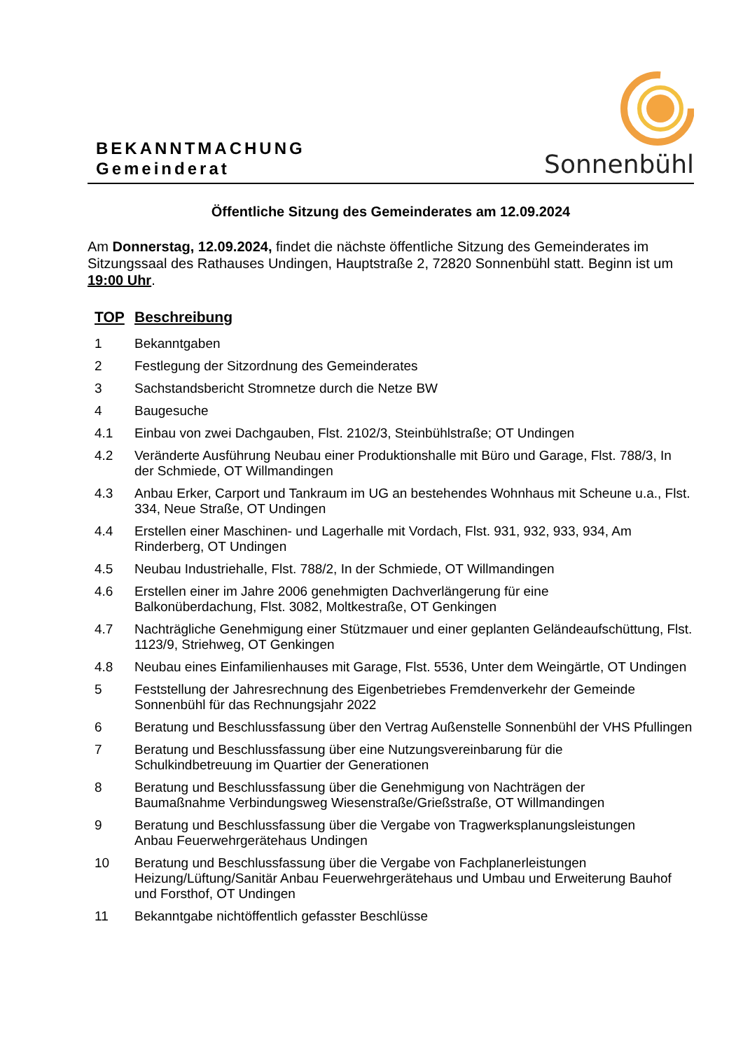BEKANNTMACHUNG
Gemeinderat
Sonnenbühl
Öffentliche Sitzung des Gemeinderates am 12.09.2024
Am Donnerstag, 12.09.2024, findet die nächste öffentliche Sitzung des Gemeinderates im Sitzungssaal des Rathauses Undingen, Hauptstraße 2, 72820 Sonnenbühl statt. Beginn ist um 19:00 Uhr.
| TOP | Beschreibung |
| --- | --- |
| 1 | Bekanntgaben |
| 2 | Festlegung der Sitzordnung des Gemeinderates |
| 3 | Sachstandsbericht Stromnetze durch die Netze BW |
| 4 | Baugesuche |
| 4.1 | Einbau von zwei Dachgauben, Flst. 2102/3, Steinbühlstraße; OT Undingen |
| 4.2 | Veränderte Ausführung Neubau einer Produktionshalle mit Büro und Garage, Flst. 788/3, In der Schmiede, OT Willmandingen |
| 4.3 | Anbau Erker, Carport und Tankraum im UG an bestehendes Wohnhaus mit Scheune u.a., Flst. 334, Neue Straße, OT Undingen |
| 4.4 | Erstellen einer Maschinen- und Lagerhalle mit Vordach, Flst. 931, 932, 933, 934, Am Rinderberg, OT Undingen |
| 4.5 | Neubau Industriehalle, Flst. 788/2, In der Schmiede, OT Willmandingen |
| 4.6 | Erstellen einer im Jahre 2006 genehmigten Dachverlängerung für eine Balkonüberdachung, Flst. 3082, Moltkestraße, OT Genkingen |
| 4.7 | Nachträgliche Genehmigung einer Stützmauer und einer geplanten Geländeaufschüttung, Flst. 1123/9, Striehweg, OT Genkingen |
| 4.8 | Neubau eines Einfamilienhauses mit Garage, Flst. 5536, Unter dem Weingärtle, OT Undingen |
| 5 | Feststellung der Jahresrechnung des Eigenbetriebes Fremdenverkehr der Gemeinde Sonnenbühl für das Rechnungsjahr 2022 |
| 6 | Beratung und Beschlussfassung über den Vertrag Außenstelle Sonnenbühl der VHS Pfullingen |
| 7 | Beratung und Beschlussfassung über eine Nutzungsvereinbarung für die Schulkindbetreuung im Quartier der Generationen |
| 8 | Beratung und Beschlussfassung über die Genehmigung von Nachträgen der Baumaßnahme Verbindungsweg Wiesenstraße/Grießstraße, OT Willmandingen |
| 9 | Beratung und Beschlussfassung über die Vergabe von Tragwerksplanungsleistungen Anbau Feuerwehrgerätehaus Undingen |
| 10 | Beratung und Beschlussfassung über die Vergabe von Fachplanerleistungen Heizung/Lüftung/Sanitär Anbau Feuerwehrgerätehaus und Umbau und Erweiterung Bauhof und Forsthof, OT Undingen |
| 11 | Bekanntgabe nichtöffentlich gefasster Beschlüsse |